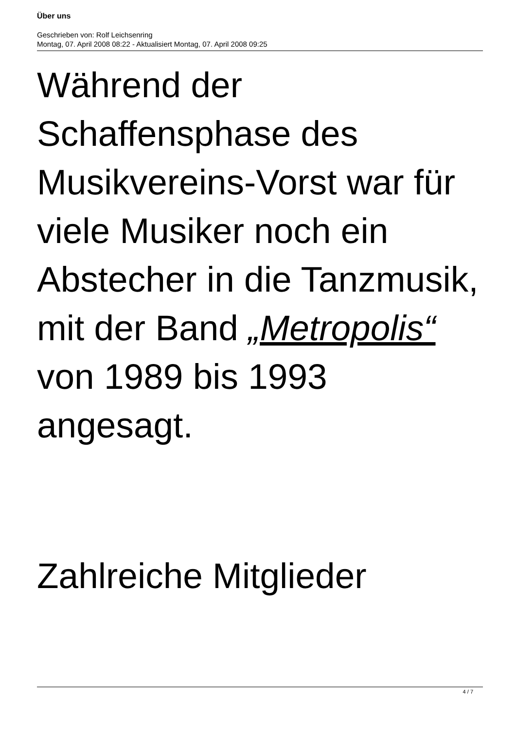Über uns
Geschrieben von: Rolf Leichsenring
Montag, 07. April 2008 08:22 - Aktualisiert Montag, 07. April 2008 09:25
Während der Schaffensphase des Musikvereins-Vorst war für viele Musiker noch ein Abstecher in die Tanzmusik, mit der Band „Metropolis“ von 1989 bis 1993 angesagt.
Zahlreiche Mitglieder
4 / 7